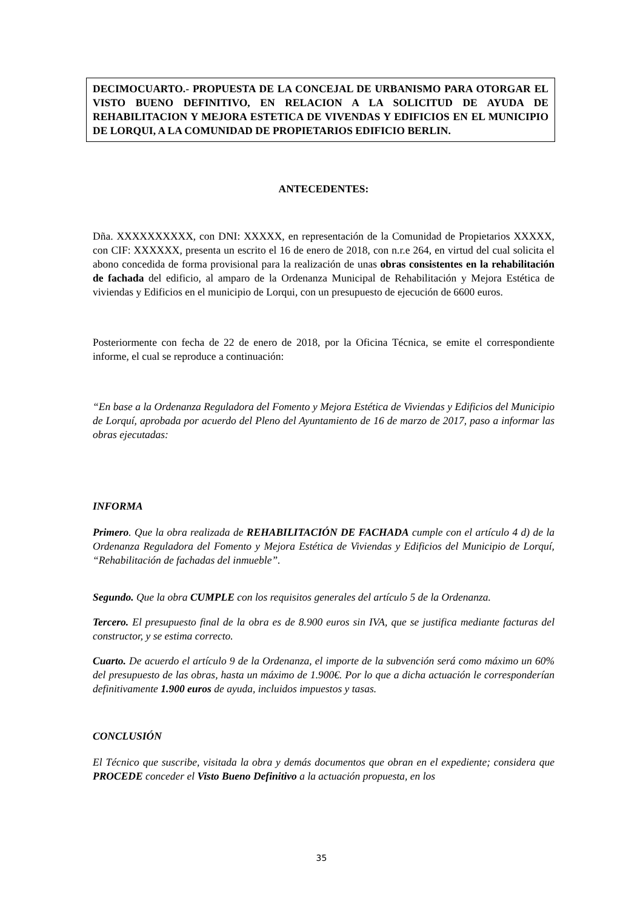DECIMOCUARTO.- PROPUESTA DE LA CONCEJAL DE URBANISMO PARA OTORGAR EL VISTO BUENO DEFINITIVO, EN RELACION A LA SOLICITUD DE AYUDA DE REHABILITACION Y MEJORA ESTETICA DE VIVENDAS Y EDIFICIOS EN EL MUNICIPIO DE LORQUI, A LA COMUNIDAD DE PROPIETARIOS EDIFICIO BERLIN.
ANTECEDENTES:
Dña. XXXXXXXXXX, con DNI: XXXXX, en representación de la Comunidad de Propietarios XXXXX, con CIF: XXXXXX, presenta un escrito el 16 de enero de 2018, con n.r.e 264, en virtud del cual solicita el abono concedida de forma provisional para la realización de unas obras consistentes en la rehabilitación de fachada del edificio, al amparo de la Ordenanza Municipal de Rehabilitación y Mejora Estética de viviendas y Edificios en el municipio de Lorqui, con un presupuesto de ejecución de 6600 euros.
Posteriormente con fecha de 22 de enero de 2018, por la Oficina Técnica, se emite el correspondiente informe, el cual se reproduce a continuación:
“En base a la Ordenanza Reguladora del Fomento y Mejora Estética de Viviendas y Edificios del Municipio de Lorquí, aprobada por acuerdo del Pleno del Ayuntamiento de 16 de marzo de 2017, paso a informar las obras ejecutadas:
INFORMA
Primero. Que la obra realizada de REHABILITACIÓN DE FACHADA cumple con el artículo 4 d) de la Ordenanza Reguladora del Fomento y Mejora Estética de Viviendas y Edificios del Municipio de Lorquí, “Rehabilitación de fachadas del inmueble”.
Segundo. Que la obra CUMPLE con los requisitos generales del artículo 5 de la Ordenanza.
Tercero. El presupuesto final de la obra es de 8.900 euros sin IVA, que se justifica mediante facturas del constructor, y se estima correcto.
Cuarto. De acuerdo el artículo 9 de la Ordenanza, el importe de la subvención será como máximo un 60% del presupuesto de las obras, hasta un máximo de 1.900€. Por lo que a dicha actuación le corresponderían definitivamente 1.900 euros de ayuda, incluidos impuestos y tasas.
CONCLUSIÓN
El Técnico que suscribe, visitada la obra y demás documentos que obran en el expediente; considera que PROCEDE conceder el Visto Bueno Definitivo a la actuación propuesta, en los
35